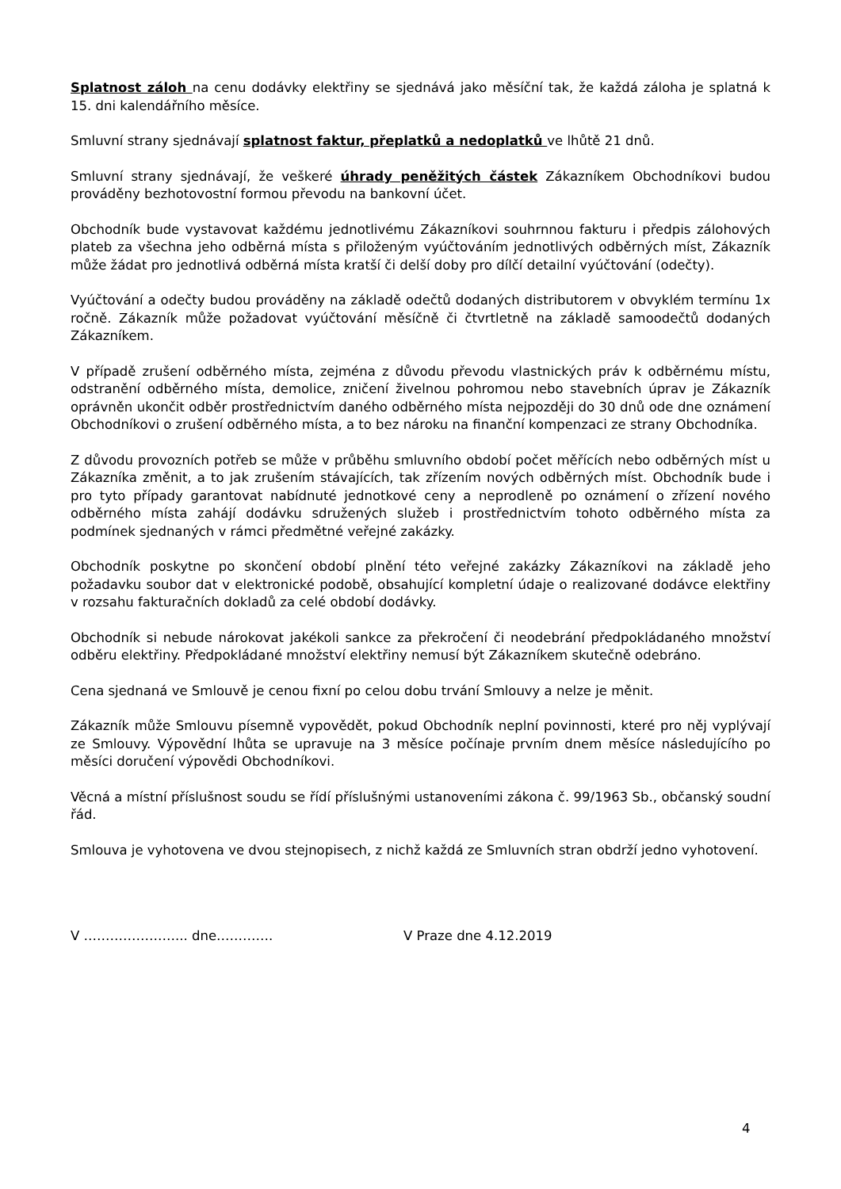Splatnost záloh na cenu dodávky elektřiny se sjednává jako měsíční tak, že každá záloha je splatná k 15. dni kalendářního měsíce.
Smluvní strany sjednávají splatnost faktur, přeplatků a nedoplatků ve lhůtě 21 dnů.
Smluvní strany sjednávají, že veškeré úhrady peněžitých částek Zákazníkem Obchodníkovi budou prováděny bezhotovostní formou převodu na bankovní účet.
Obchodník bude vystavovat každému jednotlivému Zákazníkovi souhrnnou fakturu i předpis zálohových plateb za všechna jeho odběrná místa s přiloženým vyúčtováním jednotlivých odběrných míst, Zákazník může žádat pro jednotlivá odběrná místa kratší či delší doby pro dílčí detailní vyúčtování (odečty).
Vyúčtování a odečty budou prováděny na základě odečtů dodaných distributorem v obvyklém termínu 1x ročně. Zákazník může požadovat vyúčtování měsíčně či čtvrtletně na základě samoodečtů dodaných Zákazníkem.
V případě zrušení odběrného místa, zejména z důvodu převodu vlastnických práv k odběrnému místu, odstranění odběrného místa, demolice, zničení živelnou pohromou nebo stavebních úprav je Zákazník oprávněn ukončit odběr prostřednictvím daného odběrného místa nejpozději do 30 dnů ode dne oznámení Obchodníkovi o zrušení odběrného místa, a to bez nároku na finanční kompenzaci ze strany Obchodníka.
Z důvodu provozních potřeb se může v průběhu smluvního období počet měřících nebo odběrných míst u Zákazníka změnit, a to jak zrušením stávajících, tak zřízením nových odběrných míst. Obchodník bude i pro tyto případy garantovat nabídnuté jednotkové ceny a neprodleně po oznámení o zřízení nového odběrného místa zahájí dodávku sdružených služeb i prostřednictvím tohoto odběrného místa za podmínek sjednaných v rámci předmětné veřejné zakázky.
Obchodník poskytne po skončení období plnění této veřejné zakázky Zákazníkovi na základě jeho požadavku soubor dat v elektronické podobě, obsahující kompletní údaje o realizované dodávce elektřiny v rozsahu fakturačních dokladů za celé období dodávky.
Obchodník si nebude nárokovat jakékoli sankce za překročení či neodebrání předpokládaného množství odběru elektřiny. Předpokládané množství elektřiny nemusí být Zákazníkem skutečně odebráno.
Cena sjednaná ve Smlouvě je cenou fixní po celou dobu trvání Smlouvy a nelze je měnit.
Zákazník může Smlouvu písemně vypovědět, pokud Obchodník neplní povinnosti, které pro něj vyplývají ze Smlouvy. Výpovědní lhůta se upravuje na 3 měsíce počínaje prvním dnem měsíce následujícího po měsíci doručení výpovědi Obchodníkovi.
Věcná a místní příslušnost soudu se řídí příslušnými ustanoveními zákona č. 99/1963 Sb., občanský soudní řád.
Smlouva je vyhotovena ve dvou stejnopisech, z nichž každá ze Smluvních stran obdrží jedno vyhotovení.
V …………………... dne…………. V Praze dne 4.12.2019
4